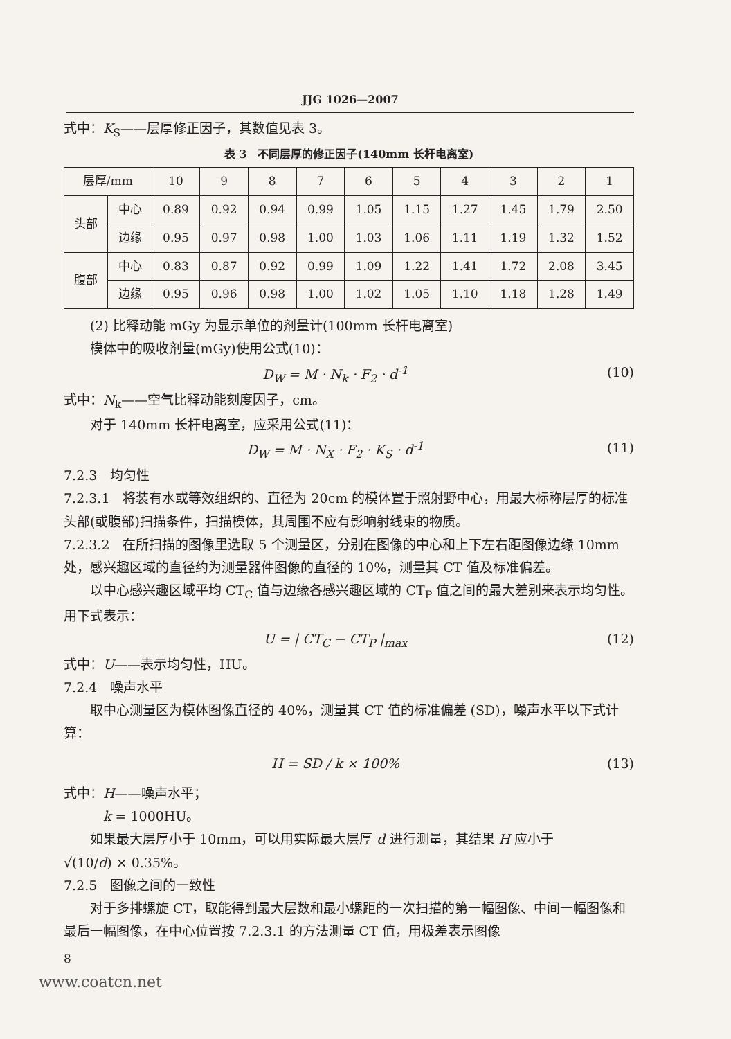JJG 1026—2007
式中：K<sub>S</sub>——层厚修正因子，其数值见表 3。
表 3　不同层厚的修正因子(140mm 长杆电离室)
| 层厚/mm | | 10 | 9 | 8 | 7 | 6 | 5 | 4 | 3 | 2 | 1 |
| --- | --- | --- | --- | --- | --- | --- | --- | --- | --- | --- | --- |
| 头部 | 中心 | 0.89 | 0.92 | 0.94 | 0.99 | 1.05 | 1.15 | 1.27 | 1.45 | 1.79 | 2.50 |
| | 边缘 | 0.95 | 0.97 | 0.98 | 1.00 | 1.03 | 1.06 | 1.11 | 1.19 | 1.32 | 1.52 |
| 腹部 | 中心 | 0.83 | 0.87 | 0.92 | 0.99 | 1.09 | 1.22 | 1.41 | 1.72 | 2.08 | 3.45 |
| | 边缘 | 0.95 | 0.96 | 0.98 | 1.00 | 1.02 | 1.05 | 1.10 | 1.18 | 1.28 | 1.49 |
(2) 比释动能 mGy 为显示单位的剂量计(100mm 长杆电离室)
模体中的吸收剂量(mGy)使用公式(10)：
D<sub>W</sub> = M · N<sub>k</sub> · F<sub>2</sub> · d<sup>-1</sup> (10)
式中：N<sub>k</sub>——空气比释动能刻度因子，cm。
对于 140mm 长杆电离室，应采用公式(11)：
D<sub>W</sub> = M · N<sub>X</sub> · F<sub>2</sub> · K<sub>S</sub> · d<sup>-1</sup> (11)
7.2.3　均匀性
7.2.3.1　将装有水或等效组织的、直径为 20cm 的模体置于照射野中心，用最大标称层厚的标准头部(或腹部)扫描条件，扫描模体，其周围不应有影响射线束的物质。
7.2.3.2　在所扫描的图像里选取 5 个测量区，分别在图像的中心和上下左右距图像边缘 10mm 处，感兴趣区域的直径约为测量器件图像的直径的 10%，测量其 CT 值及标准偏差。
以中心感兴趣区域平均 CT<sub>C</sub> 值与边缘各感兴趣区域的 CT<sub>P</sub> 值之间的最大差别来表示均匀性。用下式表示：
U = | CT<sub>C</sub> − CT<sub>P</sub> |<sub>max</sub> (12)
式中：U——表示均匀性，HU。
7.2.4　噪声水平
取中心测量区为模体图像直径的 40%，测量其 CT 值的标准偏差 (SD)，噪声水平以下式计算：
H = SD / k × 100% (13)
式中：H——噪声水平；
k = 1000HU。
如果最大层厚小于 10mm，可以用实际最大层厚 d 进行测量，其结果 H 应小于
√(10/d) × 0.35%。
7.2.5　图像之间的一致性
对于多排螺旋 CT，取能得到最大层数和最小螺距的一次扫描的第一幅图像、中间一幅图像和最后一幅图像，在中心位置按 7.2.3.1 的方法测量 CT 值，用极差表示图像
8
www.coatcn.net